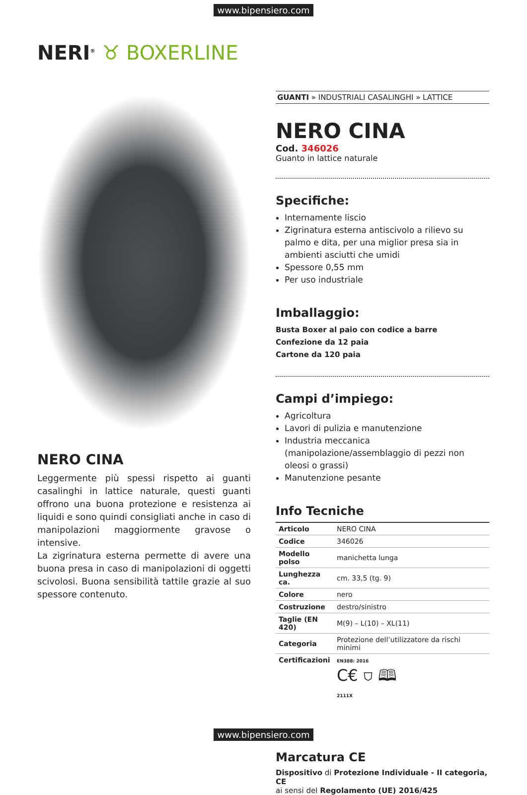www.bipensiero.com
NERI<sup>®</sup> ♉ BOXERLINE
NERO CINA
Leggermente più spessi rispetto ai guanti casalinghi in lattice naturale, questi guanti offrono una buona protezione e resistenza ai liquidi e sono quindi consigliati anche in caso di manipolazioni maggiormente gravose o intensive.
La zigrinatura esterna permette di avere una buona presa in caso di manipolazioni di oggetti scivolosi. Buona sensibilità tattile grazie al suo spessore contenuto.
GUANTI » INDUSTRIALI CASALINGHI » LATTICE
NERO CINA
Cod. 346026
Guanto in lattice naturale
Specifiche:
Internamente liscio
Zigrinatura esterna antiscivolo a rilievo su palmo e dita, per una miglior presa sia in ambienti asciutti che umidi
Spessore 0,55 mm
Per uso industriale
Imballaggio:
Busta Boxer al paio con codice a barre
Confezione da 12 paia
Cartone da 120 paia
Campi d’impiego:
Agricoltura
Lavori di pulizia e manutenzione
Industria meccanica (manipolazione/assemblaggio di pezzi non oleosi o grassi)
Manutenzione pesante
Info Tecniche
| Articolo | NERO CINA |
| Codice | 346026 |
| Modello polso | manichetta lunga |
| Lunghezza ca. | cm. 33,5 (tg. 9) |
| Colore | nero |
| Costruzione | destro/sinistro |
| Taglie (EN 420) | M(9) – L(10) – XL(11) |
| Categoria | Protezione dell’utilizzatore da rischi minimi |
| Certificazioni | EN388: 2016 C€ ⛉ 🕮 2111X |
Marcatura CE
Dispositivo di Protezione Individuale - II categoria, CE
ai sensi del Regolamento (UE) 2016/425
www.bipensiero.com